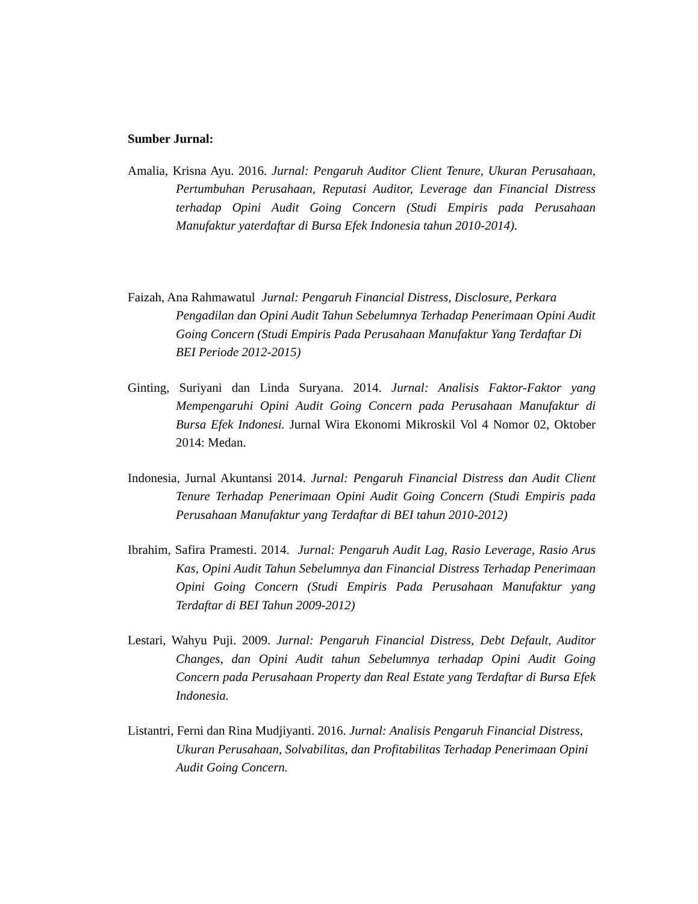Sumber Jurnal:
Amalia, Krisna Ayu. 2016. Jurnal: Pengaruh Auditor Client Tenure, Ukuran Perusahaan, Pertumbuhan Perusahaan, Reputasi Auditor, Leverage dan Financial Distress terhadap Opini Audit Going Concern (Studi Empiris pada Perusahaan Manufaktur yaterdaftar di Bursa Efek Indonesia tahun 2010-2014).
Faizah, Ana Rahmawatul Jurnal: Pengaruh Financial Distress, Disclosure, Perkara Pengadilan dan Opini Audit Tahun Sebelumnya Terhadap Penerimaan Opini Audit Going Concern (Studi Empiris Pada Perusahaan Manufaktur Yang Terdaftar Di BEI Periode 2012-2015)
Ginting, Suriyani dan Linda Suryana. 2014. Jurnal: Analisis Faktor-Faktor yang Mempengaruhi Opini Audit Going Concern pada Perusahaan Manufaktur di Bursa Efek Indonesi. Jurnal Wira Ekonomi Mikroskil Vol 4 Nomor 02, Oktober 2014: Medan.
Indonesia, Jurnal Akuntansi 2014. Jurnal: Pengaruh Financial Distress dan Audit Client Tenure Terhadap Penerimaan Opini Audit Going Concern (Studi Empiris pada Perusahaan Manufaktur yang Terdaftar di BEI tahun 2010-2012)
Ibrahim, Safira Pramesti. 2014. Jurnal: Pengaruh Audit Lag, Rasio Leverage, Rasio Arus Kas, Opini Audit Tahun Sebelumnya dan Financial Distress Terhadap Penerimaan Opini Going Concern (Studi Empiris Pada Perusahaan Manufaktur yang Terdaftar di BEI Tahun 2009-2012)
Lestari, Wahyu Puji. 2009. Jurnal: Pengaruh Financial Distress, Debt Default, Auditor Changes, dan Opini Audit tahun Sebelumnya terhadap Opini Audit Going Concern pada Perusahaan Property dan Real Estate yang Terdaftar di Bursa Efek Indonesia.
Listantri, Ferni dan Rina Mudjiyanti. 2016. Jurnal: Analisis Pengaruh Financial Distress, Ukuran Perusahaan, Solvabilitas, dan Profitabilitas Terhadap Penerimaan Opini Audit Going Concern.